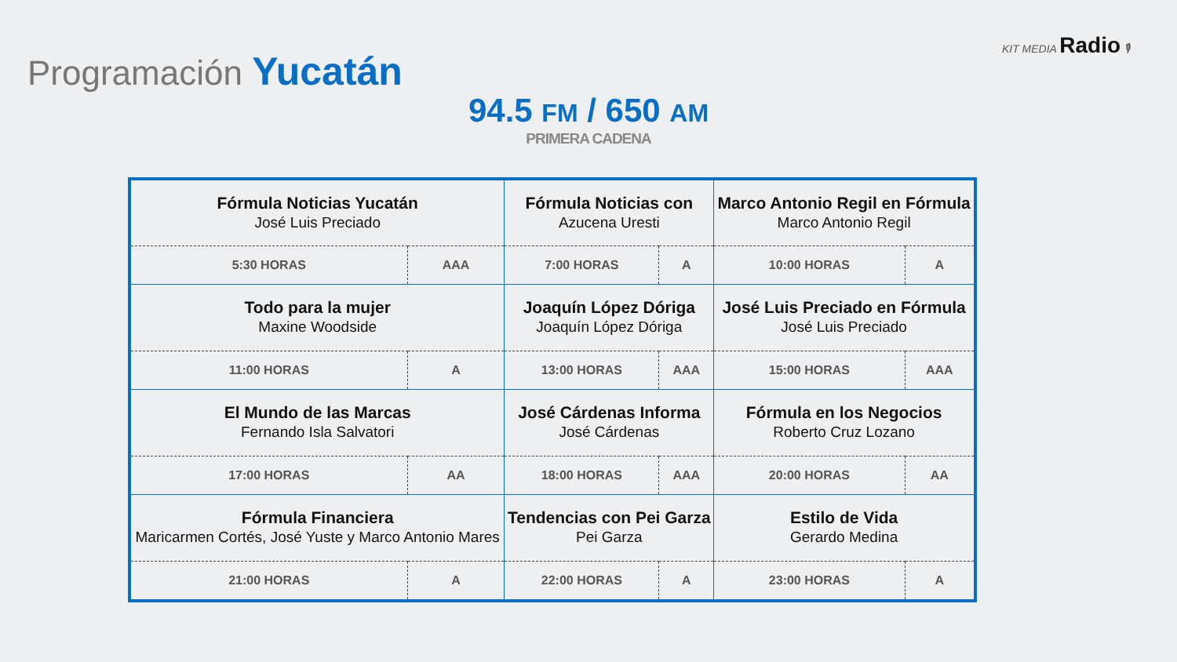Programación Yucatán
KIT MEDIA Radio 🎙
94.5 FM / 650 AM
PRIMERA CADENA
| Fórmula Noticias Yucatán José Luis Preciado | | Fórmula Noticias con Azucena Uresti | | Marco Antonio Regil en Fórmula Marco Antonio Regil | |
| 5:30 HORAS | AAA | 7:00 HORAS | A | 10:00 HORAS | A |
| Todo para la mujer Maxine Woodside | | Joaquín López Dóriga Joaquín López Dóriga | | José Luis Preciado en Fórmula José Luis Preciado | |
| 11:00 HORAS | A | 13:00 HORAS | AAA | 15:00 HORAS | AAA |
| El Mundo de las Marcas Fernando Isla Salvatori | | José Cárdenas Informa José Cárdenas | | Fórmula en los Negocios Roberto Cruz Lozano | |
| 17:00 HORAS | AA | 18:00 HORAS | AAA | 20:00 HORAS | AA |
| Fórmula Financiera Maricarmen Cortés, José Yuste y Marco Antonio Mares | | Tendencias con Pei Garza Pei Garza | | Estilo de Vida Gerardo Medina | |
| 21:00 HORAS | A | 22:00 HORAS | A | 23:00 HORAS | A |